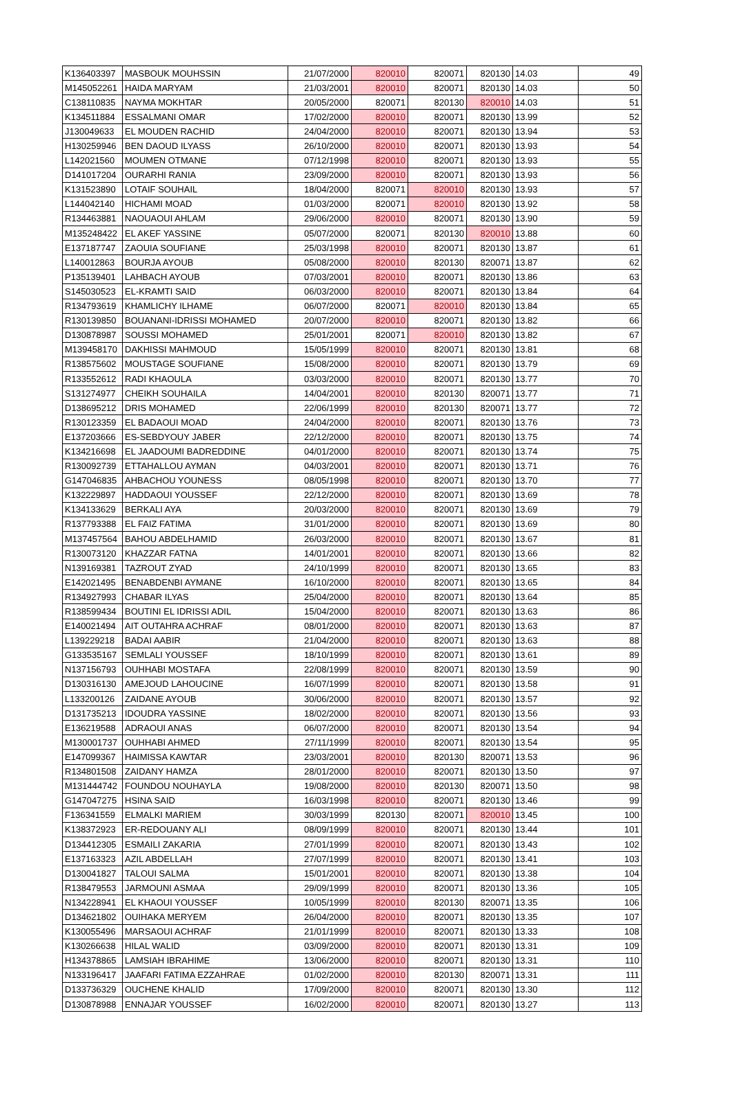| K136403397 | MASBOUK MOUHSSIN | 21/07/2000 | 820010 | 820071 | 820130 | 14.03 | 49 |
| M145052261 | HAIDA MARYAM | 21/03/2001 | 820010 | 820071 | 820130 | 14.03 | 50 |
| C138110835 | NAYMA MOKHTAR | 20/05/2000 | 820071 | 820130 | 820010 | 14.03 | 51 |
| K134511884 | ESSALMANI OMAR | 17/02/2000 | 820010 | 820071 | 820130 | 13.99 | 52 |
| J130049633 | EL MOUDEN RACHID | 24/04/2000 | 820010 | 820071 | 820130 | 13.94 | 53 |
| H130259946 | BEN DAOUD ILYASS | 26/10/2000 | 820010 | 820071 | 820130 | 13.93 | 54 |
| L142021560 | MOUMEN OTMANE | 07/12/1998 | 820010 | 820071 | 820130 | 13.93 | 55 |
| D141017204 | OURARHI RANIA | 23/09/2000 | 820010 | 820071 | 820130 | 13.93 | 56 |
| K131523890 | LOTAIF SOUHAIL | 18/04/2000 | 820071 | 820010 | 820130 | 13.93 | 57 |
| L144042140 | HICHAMI MOAD | 01/03/2000 | 820071 | 820010 | 820130 | 13.92 | 58 |
| R134463881 | NAOUAOUI AHLAM | 29/06/2000 | 820010 | 820071 | 820130 | 13.90 | 59 |
| M135248422 | EL AKEF YASSINE | 05/07/2000 | 820071 | 820130 | 820010 | 13.88 | 60 |
| E137187747 | ZAOUIA SOUFIANE | 25/03/1998 | 820010 | 820071 | 820130 | 13.87 | 61 |
| L140012863 | BOURJA AYOUB | 05/08/2000 | 820010 | 820130 | 820071 | 13.87 | 62 |
| P135139401 | LAHBACH AYOUB | 07/03/2001 | 820010 | 820071 | 820130 | 13.86 | 63 |
| S145030523 | EL-KRAMTI SAID | 06/03/2000 | 820010 | 820071 | 820130 | 13.84 | 64 |
| R134793619 | KHAMLICHY ILHAME | 06/07/2000 | 820071 | 820010 | 820130 | 13.84 | 65 |
| R130139850 | BOUANANI-IDRISSI MOHAMED | 20/07/2000 | 820010 | 820071 | 820130 | 13.82 | 66 |
| D130878987 | SOUSSI MOHAMED | 25/01/2001 | 820071 | 820010 | 820130 | 13.82 | 67 |
| M139458170 | DAKHISSI MAHMOUD | 15/05/1999 | 820010 | 820071 | 820130 | 13.81 | 68 |
| R138575602 | MOUSTAGE SOUFIANE | 15/08/2000 | 820010 | 820071 | 820130 | 13.79 | 69 |
| R133552612 | RADI KHAOULA | 03/03/2000 | 820010 | 820071 | 820130 | 13.77 | 70 |
| S131274977 | CHEIKH SOUHAILA | 14/04/2001 | 820010 | 820130 | 820071 | 13.77 | 71 |
| D138695212 | DRIS MOHAMED | 22/06/1999 | 820010 | 820130 | 820071 | 13.77 | 72 |
| R130123359 | EL BADAOUI MOAD | 24/04/2000 | 820010 | 820071 | 820130 | 13.76 | 73 |
| E137203666 | ES-SEBDYOUY JABER | 22/12/2000 | 820010 | 820071 | 820130 | 13.75 | 74 |
| K134216698 | EL JAADOUMI BADREDDINE | 04/01/2000 | 820010 | 820071 | 820130 | 13.74 | 75 |
| R130092739 | ETTAHALLOU AYMAN | 04/03/2001 | 820010 | 820071 | 820130 | 13.71 | 76 |
| G147046835 | AHBACHOU YOUNESS | 08/05/1998 | 820010 | 820071 | 820130 | 13.70 | 77 |
| K132229897 | HADDAOUI YOUSSEF | 22/12/2000 | 820010 | 820071 | 820130 | 13.69 | 78 |
| K134133629 | BERKALI AYA | 20/03/2000 | 820010 | 820071 | 820130 | 13.69 | 79 |
| R137793388 | EL FAIZ FATIMA | 31/01/2000 | 820010 | 820071 | 820130 | 13.69 | 80 |
| M137457564 | BAHOU ABDELHAMID | 26/03/2000 | 820010 | 820071 | 820130 | 13.67 | 81 |
| R130073120 | KHAZZAR FATNA | 14/01/2001 | 820010 | 820071 | 820130 | 13.66 | 82 |
| N139169381 | TAZROUT ZYAD | 24/10/1999 | 820010 | 820071 | 820130 | 13.65 | 83 |
| E142021495 | BENABDENBI AYMANE | 16/10/2000 | 820010 | 820071 | 820130 | 13.65 | 84 |
| R134927993 | CHABAR ILYAS | 25/04/2000 | 820010 | 820071 | 820130 | 13.64 | 85 |
| R138599434 | BOUTINI EL IDRISSI ADIL | 15/04/2000 | 820010 | 820071 | 820130 | 13.63 | 86 |
| E140021494 | AIT OUTAHRA ACHRAF | 08/01/2000 | 820010 | 820071 | 820130 | 13.63 | 87 |
| L139229218 | BADAI AABIR | 21/04/2000 | 820010 | 820071 | 820130 | 13.63 | 88 |
| G133535167 | SEMLALI YOUSSEF | 18/10/1999 | 820010 | 820071 | 820130 | 13.61 | 89 |
| N137156793 | OUHHABI MOSTAFA | 22/08/1999 | 820010 | 820071 | 820130 | 13.59 | 90 |
| D130316130 | AMEJOUD LAHOUCINE | 16/07/1999 | 820010 | 820071 | 820130 | 13.58 | 91 |
| L133200126 | ZAIDANE AYOUB | 30/06/2000 | 820010 | 820071 | 820130 | 13.57 | 92 |
| D131735213 | IDOUDRA YASSINE | 18/02/2000 | 820010 | 820071 | 820130 | 13.56 | 93 |
| E136219588 | ADRAOUI ANAS | 06/07/2000 | 820010 | 820071 | 820130 | 13.54 | 94 |
| M130001737 | OUHHABI AHMED | 27/11/1999 | 820010 | 820071 | 820130 | 13.54 | 95 |
| E147099367 | HAIMISSA KAWTAR | 23/03/2001 | 820010 | 820130 | 820071 | 13.53 | 96 |
| R134801508 | ZAIDANY HAMZA | 28/01/2000 | 820010 | 820071 | 820130 | 13.50 | 97 |
| M131444742 | FOUNDOU NOUHAYLA | 19/08/2000 | 820010 | 820130 | 820071 | 13.50 | 98 |
| G147047275 | HSINA SAID | 16/03/1998 | 820010 | 820071 | 820130 | 13.46 | 99 |
| F136341559 | ELMALKI MARIEM | 30/03/1999 | 820130 | 820071 | 820010 | 13.45 | 100 |
| K138372923 | ER-REDOUANY ALI | 08/09/1999 | 820010 | 820071 | 820130 | 13.44 | 101 |
| D134412305 | ESMAILI ZAKARIA | 27/01/1999 | 820010 | 820071 | 820130 | 13.43 | 102 |
| E137163323 | AZIL ABDELLAH | 27/07/1999 | 820010 | 820071 | 820130 | 13.41 | 103 |
| D130041827 | TALOUI SALMA | 15/01/2001 | 820010 | 820071 | 820130 | 13.38 | 104 |
| R138479553 | JARMOUNI ASMAA | 29/09/1999 | 820010 | 820071 | 820130 | 13.36 | 105 |
| N134228941 | EL KHAOUI YOUSSEF | 10/05/1999 | 820010 | 820130 | 820071 | 13.35 | 106 |
| D134621802 | OUIHAKA MERYEM | 26/04/2000 | 820010 | 820071 | 820130 | 13.35 | 107 |
| K130055496 | MARSAOUI ACHRAF | 21/01/1999 | 820010 | 820071 | 820130 | 13.33 | 108 |
| K130266638 | HILAL WALID | 03/09/2000 | 820010 | 820071 | 820130 | 13.31 | 109 |
| H134378865 | LAMSIAH IBRAHIME | 13/06/2000 | 820010 | 820071 | 820130 | 13.31 | 110 |
| N133196417 | JAAFARI FATIMA EZZAHRAE | 01/02/2000 | 820010 | 820130 | 820071 | 13.31 | 111 |
| D133736329 | OUCHENE KHALID | 17/09/2000 | 820010 | 820071 | 820130 | 13.30 | 112 |
| D130878988 | ENNAJAR YOUSSEF | 16/02/2000 | 820010 | 820071 | 820130 | 13.27 | 113 |